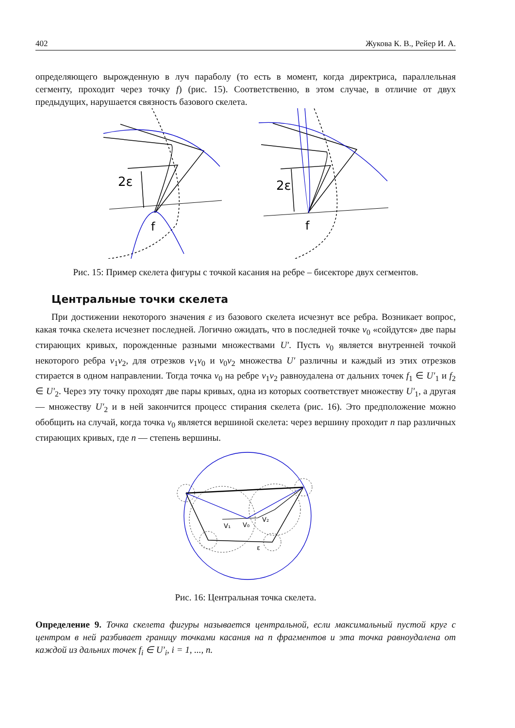402 Жукова К. В., Рейер И. А.
определяющего вырожденную в луч параболу (то есть в момент, когда директриса, параллельная сегменту, проходит через точку f) (рис. 15). Соответственно, в этом случае, в отличие от двух предыдущих, нарушается связность базового скелета.
2ε
f
2ε
f
Рис. 15: Пример скелета фигуры с точкой касания на ребре – бисекторе двух сегментов.
Центральные точки скелета
При достижении некоторого значения ε из базового скелета исчезнут все ребра. Возникает вопрос, какая точка скелета исчезнет последней. Логично ожидать, что в последней точке v<sub>0</sub> «сойдутся» две пары стирающих кривых, порожденные разными множествами U′. Пусть v<sub>0</sub> является внутренней точкой некоторого ребра v<sub>1</sub>v<sub>2</sub>, для отрезков v<sub>1</sub>v<sub>0</sub> и v<sub>0</sub>v<sub>2</sub> множества U′ различны и каждый из этих отрезков стирается в одном направлении. Тогда точка v<sub>0</sub> на ребре v<sub>1</sub>v<sub>2</sub> равноудалена от дальних точек f<sub>1</sub> ∈ U′<sub>1</sub> и f<sub>2</sub> ∈ U′<sub>2</sub>. Через эту точку проходят две пары кривых, одна из которых соответствует множеству U′<sub>1</sub>, а другая — множеству U′<sub>2</sub> и в ней закончится процесс стирания скелета (рис. 16). Это предположение можно обобщить на случай, когда точка v<sub>0</sub> является вершиной скелета: через вершину проходит n пар различных стирающих кривых, где n — степень вершины.
V₁
V₀
V₂
ε
Рис. 16: Центральная точка скелета.
Определение 9. Точка скелета фигуры называется центральной, если максимальный пустой круг с центром в ней разбивает границу точками касания на n фрагментов и эта точка равноудалена от каждой из дальних точек f<sub>i</sub> ∈ U′<sub>i</sub>, i = 1, ..., n.